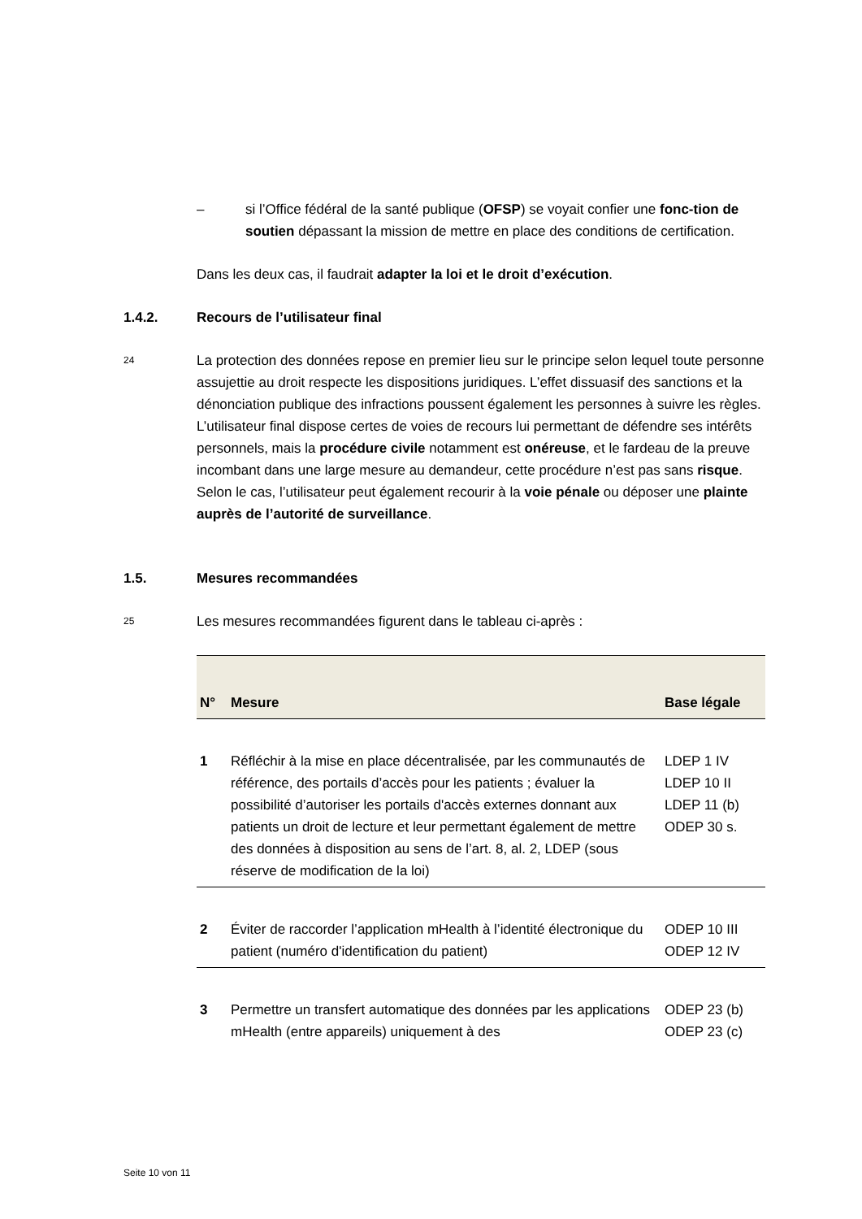– si l’Office fédéral de la santé publique (OFSP) se voyait confier une fonc-tion de soutien dépassant la mission de mettre en place des conditions de certification.
Dans les deux cas, il faudrait adapter la loi et le droit d’exécution.
1.4.2. Recours de l’utilisateur final
24
La protection des données repose en premier lieu sur le principe selon lequel toute personne assujettie au droit respecte les dispositions juridiques. L’effet dissuasif des sanctions et la dénonciation publique des infractions poussent également les personnes à suivre les règles. L’utilisateur final dispose certes de voies de recours lui permettant de défendre ses intérêts personnels, mais la procédure civile notamment est onéreuse, et le fardeau de la preuve incombant dans une large mesure au demandeur, cette procédure n’est pas sans risque. Selon le cas, l’utilisateur peut également recourir à la voie pénale ou déposer une plainte auprès de l’autorité de surveillance.
1.5. Mesures recommandées
25
Les mesures recommandées figurent dans le tableau ci-après :
| N° | Mesure | Base légale |
| --- | --- | --- |
| 1 | Réfléchir à la mise en place décentralisée, par les communautés de référence, des portails d’accès pour les patients ; évaluer la possibilité d’autoriser les portails d'accès externes donnant aux patients un droit de lecture et leur permettant également de mettre des données à disposition au sens de l’art. 8, al. 2, LDEP (sous réserve de modification de la loi) | LDEP 1 IV LDEP 10 II LDEP 11 (b) ODEP 30 s. |
| 2 | Éviter de raccorder l’application mHealth à l’identité électronique du patient (numéro d'identification du patient) | ODEP 10 III ODEP 12 IV |
| 3 | Permettre un transfert automatique des données par les applications mHealth (entre appareils) uniquement à des | ODEP 23 (b) ODEP 23 (c) |
Seite 10 von 11